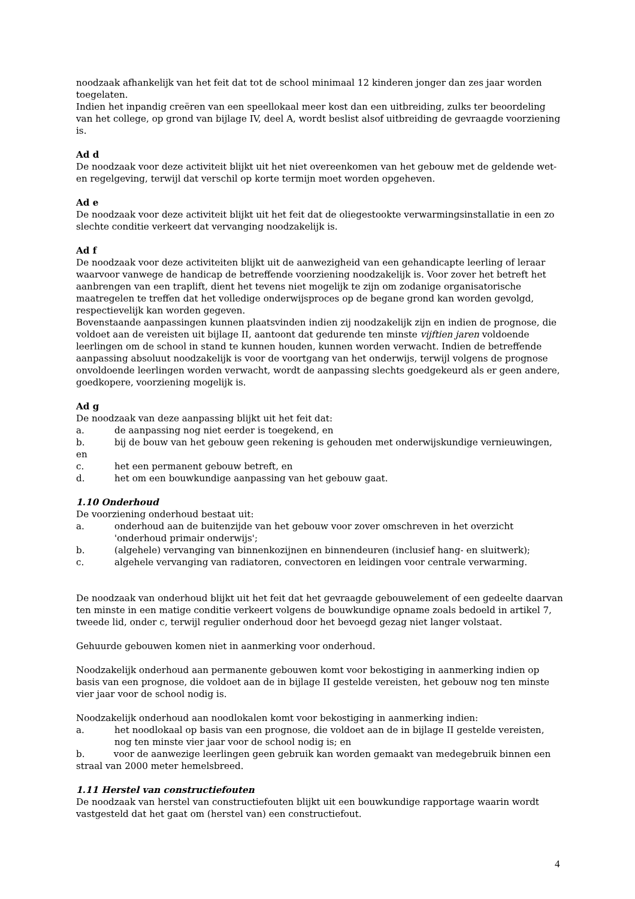noodzaak afhankelijk van het feit dat tot de school minimaal 12 kinderen jonger dan zes jaar worden toegelaten.
Indien het inpandig creëren van een speellokaal meer kost dan een uitbreiding, zulks ter beoordeling van het college, op grond van bijlage IV, deel A, wordt beslist alsof uitbreiding de gevraagde voorziening is.
Ad d
De noodzaak voor deze activiteit blijkt uit het niet overeenkomen van het gebouw met de geldende wet- en regelgeving, terwijl dat verschil op korte termijn moet worden opgeheven.
Ad e
De noodzaak voor deze activiteit blijkt uit het feit dat de oliegestookte verwarmingsinstallatie in een zo slechte conditie verkeert dat vervanging noodzakelijk is.
Ad f
De noodzaak voor deze activiteiten blijkt uit de aanwezigheid van een gehandicapte leerling of leraar waarvoor vanwege de handicap de betreffende voorziening noodzakelijk is. Voor zover het betreft het aanbrengen van een traplift, dient het tevens niet mogelijk te zijn om zodanige organisatorische maatregelen te treffen dat het volledige onderwijsproces op de begane grond kan worden gevolgd, respectievelijk kan worden gegeven.
Bovenstaande aanpassingen kunnen plaatsvinden indien zij noodzakelijk zijn en indien de prognose, die voldoet aan de vereisten uit bijlage II, aantoont dat gedurende ten minste vijftien jaren voldoende leerlingen om de school in stand te kunnen houden, kunnen worden verwacht. Indien de betreffende aanpassing absoluut noodzakelijk is voor de voortgang van het onderwijs, terwijl volgens de prognose onvoldoende leerlingen worden verwacht, wordt de aanpassing slechts goedgekeurd als er geen andere, goedkopere, voorziening mogelijk is.
Ad g
De noodzaak van deze aanpassing blijkt uit het feit dat:
a. de aanpassing nog niet eerder is toegekend, en
b. bij de bouw van het gebouw geen rekening is gehouden met onderwijskundige vernieuwingen,
en
c. het een permanent gebouw betreft, en
d. het om een bouwkundige aanpassing van het gebouw gaat.
1.10 Onderhoud
De voorziening onderhoud bestaat uit:
a. onderhoud aan de buitenzijde van het gebouw voor zover omschreven in het overzicht 'onderhoud primair onderwijs';
b. (algehele) vervanging van binnenkozijnen en binnendeuren (inclusief hang- en sluitwerk);
c. algehele vervanging van radiatoren, convectoren en leidingen voor centrale verwarming.
De noodzaak van onderhoud blijkt uit het feit dat het gevraagde gebouwelement of een gedeelte daarvan ten minste in een matige conditie verkeert volgens de bouwkundige opname zoals bedoeld in artikel 7, tweede lid, onder c, terwijl regulier onderhoud door het bevoegd gezag niet langer volstaat.
Gehuurde gebouwen komen niet in aanmerking voor onderhoud.
Noodzakelijk onderhoud aan permanente gebouwen komt voor bekostiging in aanmerking indien op basis van een prognose, die voldoet aan de in bijlage II gestelde vereisten, het gebouw nog ten minste vier jaar voor de school nodig is.
Noodzakelijk onderhoud aan noodlokalen komt voor bekostiging in aanmerking indien:
a. het noodlokaal op basis van een prognose, die voldoet aan de in bijlage II gestelde vereisten, nog ten minste vier jaar voor de school nodig is; en
b. voor de aanwezige leerlingen geen gebruik kan worden gemaakt van medegebruik binnen een straal van 2000 meter hemelsbreed.
1.11 Herstel van constructiefouten
De noodzaak van herstel van constructiefouten blijkt uit een bouwkundige rapportage waarin wordt vastgesteld dat het gaat om (herstel van) een constructiefout.
4